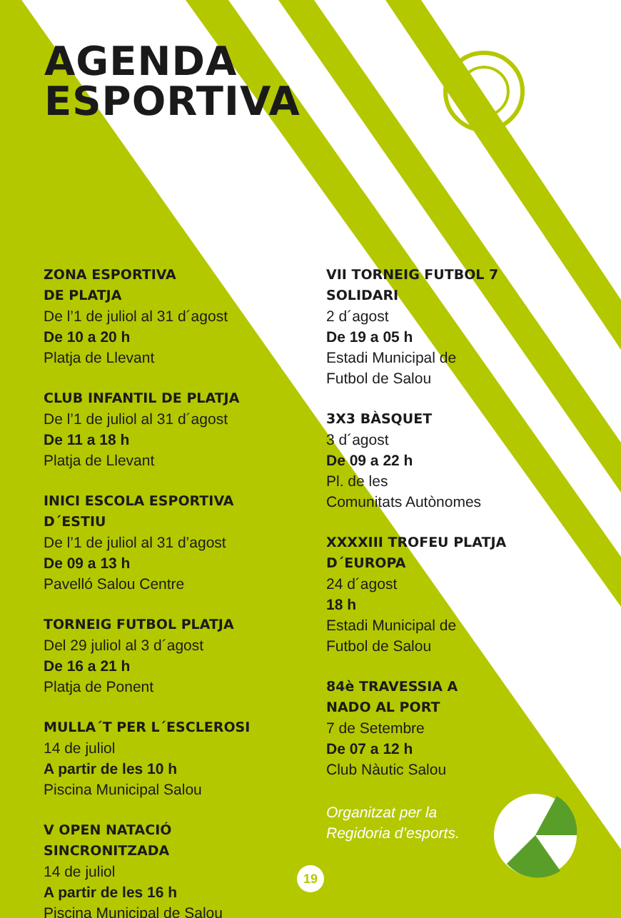AGENDA
ESPORTIVA
ZONA ESPORTIVA
DE PLATJA
De l’1 de juliol al 31 d´agost
De 10 a 20 h
Platja de Llevant
CLUB INFANTIL DE PLATJA
De l’1 de juliol al 31 d´agost
De 11 a 18 h
Platja de Llevant
INICI ESCOLA ESPORTIVA
D´ESTIU
De l’1 de juliol al 31 d’agost
De 09 a 13 h
Pavelló Salou Centre
TORNEIG FUTBOL PLATJA
Del 29 juliol al 3 d´agost
De 16 a 21 h
Platja de Ponent
MULLA´T PER L´ESCLEROSI
14 de juliol
A partir de les 10 h
Piscina Municipal Salou
V OPEN NATACIÓ
SINCRONITZADA
14 de juliol
A partir de les 16 h
Piscina Municipal de Salou
VII TORNEIG FUTBOL 7
SOLIDARI
2 d´agost
De 19 a 05 h
Estadi Municipal de
Futbol de Salou
3X3 BÀSQUET
3 d´agost
De 09 a 22 h
Pl. de les
Comunitats Autònomes
XXXXIII TROFEU PLATJA
D´EUROPA
24 d´agost
18 h
Estadi Municipal de
Futbol de Salou
84è TRAVESSIA A
NADO AL PORT
7 de Setembre
De 07 a 12 h
Club Nàutic Salou
Organitzat per la
Regidoria d’esports.
19